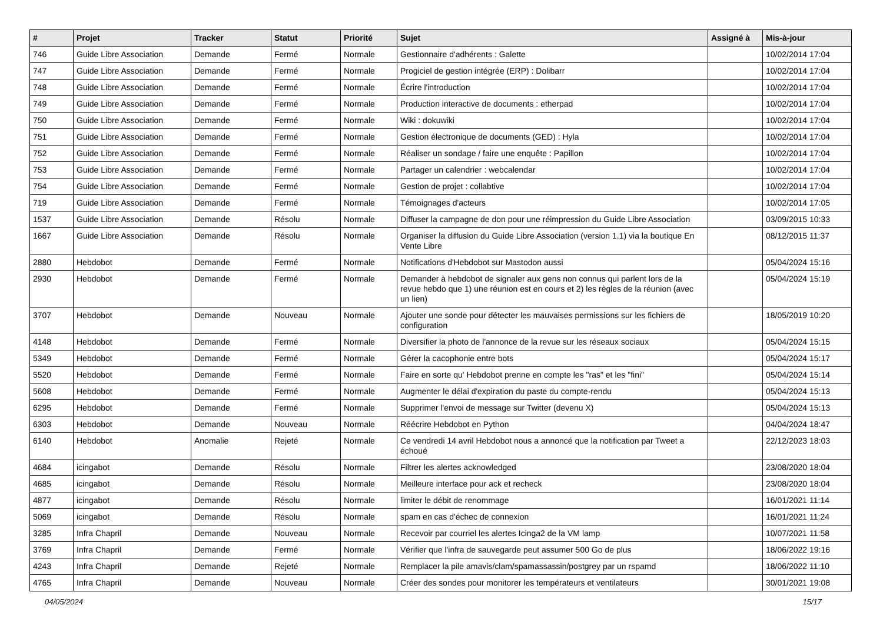| # | Projet | Tracker | Statut | Priorité | Sujet | Assigné à | Mis-à-jour |
| --- | --- | --- | --- | --- | --- | --- | --- |
| 746 | Guide Libre Association | Demande | Fermé | Normale | Gestionnaire d'adhérents : Galette | | 10/02/2014 17:04 |
| 747 | Guide Libre Association | Demande | Fermé | Normale | Progiciel de gestion intégrée (ERP) : Dolibarr | | 10/02/2014 17:04 |
| 748 | Guide Libre Association | Demande | Fermé | Normale | Écrire l'introduction | | 10/02/2014 17:04 |
| 749 | Guide Libre Association | Demande | Fermé | Normale | Production interactive de documents : etherpad | | 10/02/2014 17:04 |
| 750 | Guide Libre Association | Demande | Fermé | Normale | Wiki : dokuwiki | | 10/02/2014 17:04 |
| 751 | Guide Libre Association | Demande | Fermé | Normale | Gestion électronique de documents (GED) : Hyla | | 10/02/2014 17:04 |
| 752 | Guide Libre Association | Demande | Fermé | Normale | Réaliser un sondage / faire une enquête : Papillon | | 10/02/2014 17:04 |
| 753 | Guide Libre Association | Demande | Fermé | Normale | Partager un calendrier : webcalendar | | 10/02/2014 17:04 |
| 754 | Guide Libre Association | Demande | Fermé | Normale | Gestion de projet : collabtive | | 10/02/2014 17:04 |
| 719 | Guide Libre Association | Demande | Fermé | Normale | Témoignages d'acteurs | | 10/02/2014 17:05 |
| 1537 | Guide Libre Association | Demande | Résolu | Normale | Diffuser la campagne de don pour une réimpression du Guide Libre Association | | 03/09/2015 10:33 |
| 1667 | Guide Libre Association | Demande | Résolu | Normale | Organiser la diffusion du Guide Libre Association (version 1.1) via la boutique En Vente Libre | | 08/12/2015 11:37 |
| 2880 | Hebdobot | Demande | Fermé | Normale | Notifications d'Hebdobot sur Mastodon aussi | | 05/04/2024 15:16 |
| 2930 | Hebdobot | Demande | Fermé | Normale | Demander à hebdobot de signaler aux gens non connus qui parlent lors de la revue hebdo que 1) une réunion est en cours et 2) les règles de la réunion (avec un lien) | | 05/04/2024 15:19 |
| 3707 | Hebdobot | Demande | Nouveau | Normale | Ajouter une sonde pour détecter les mauvaises permissions sur les fichiers de configuration | | 18/05/2019 10:20 |
| 4148 | Hebdobot | Demande | Fermé | Normale | Diversifier la photo de l'annonce de la revue sur les réseaux sociaux | | 05/04/2024 15:15 |
| 5349 | Hebdobot | Demande | Fermé | Normale | Gérer la cacophonie entre bots | | 05/04/2024 15:17 |
| 5520 | Hebdobot | Demande | Fermé | Normale | Faire en sorte qu' Hebdobot prenne en compte les "ras" et les "fini" | | 05/04/2024 15:14 |
| 5608 | Hebdobot | Demande | Fermé | Normale | Augmenter le délai d'expiration du paste du compte-rendu | | 05/04/2024 15:13 |
| 6295 | Hebdobot | Demande | Fermé | Normale | Supprimer l'envoi de message sur Twitter (devenu X) | | 05/04/2024 15:13 |
| 6303 | Hebdobot | Demande | Nouveau | Normale | Réécrire Hebdobot en Python | | 04/04/2024 18:47 |
| 6140 | Hebdobot | Anomalie | Rejeté | Normale | Ce vendredi 14 avril Hebdobot nous a annoncé que la notification par Tweet a échoué | | 22/12/2023 18:03 |
| 4684 | icingabot | Demande | Résolu | Normale | Filtrer les alertes acknowledged | | 23/08/2020 18:04 |
| 4685 | icingabot | Demande | Résolu | Normale | Meilleure interface pour ack et recheck | | 23/08/2020 18:04 |
| 4877 | icingabot | Demande | Résolu | Normale | limiter le débit de renommage | | 16/01/2021 11:14 |
| 5069 | icingabot | Demande | Résolu | Normale | spam en cas d'échec de connexion | | 16/01/2021 11:24 |
| 3285 | Infra Chapril | Demande | Nouveau | Normale | Recevoir par courriel les alertes Icinga2 de la VM lamp | | 10/07/2021 11:58 |
| 3769 | Infra Chapril | Demande | Fermé | Normale | Vérifier que l'infra de sauvegarde peut assumer 500 Go de plus | | 18/06/2022 19:16 |
| 4243 | Infra Chapril | Demande | Rejeté | Normale | Remplacer la pile amavis/clam/spamassassin/postgrey par un rspamd | | 18/06/2022 11:10 |
| 4765 | Infra Chapril | Demande | Nouveau | Normale | Créer des sondes pour monitorer les températeurs et ventilateurs | | 30/01/2021 19:08 |
04/05/2024 15/17